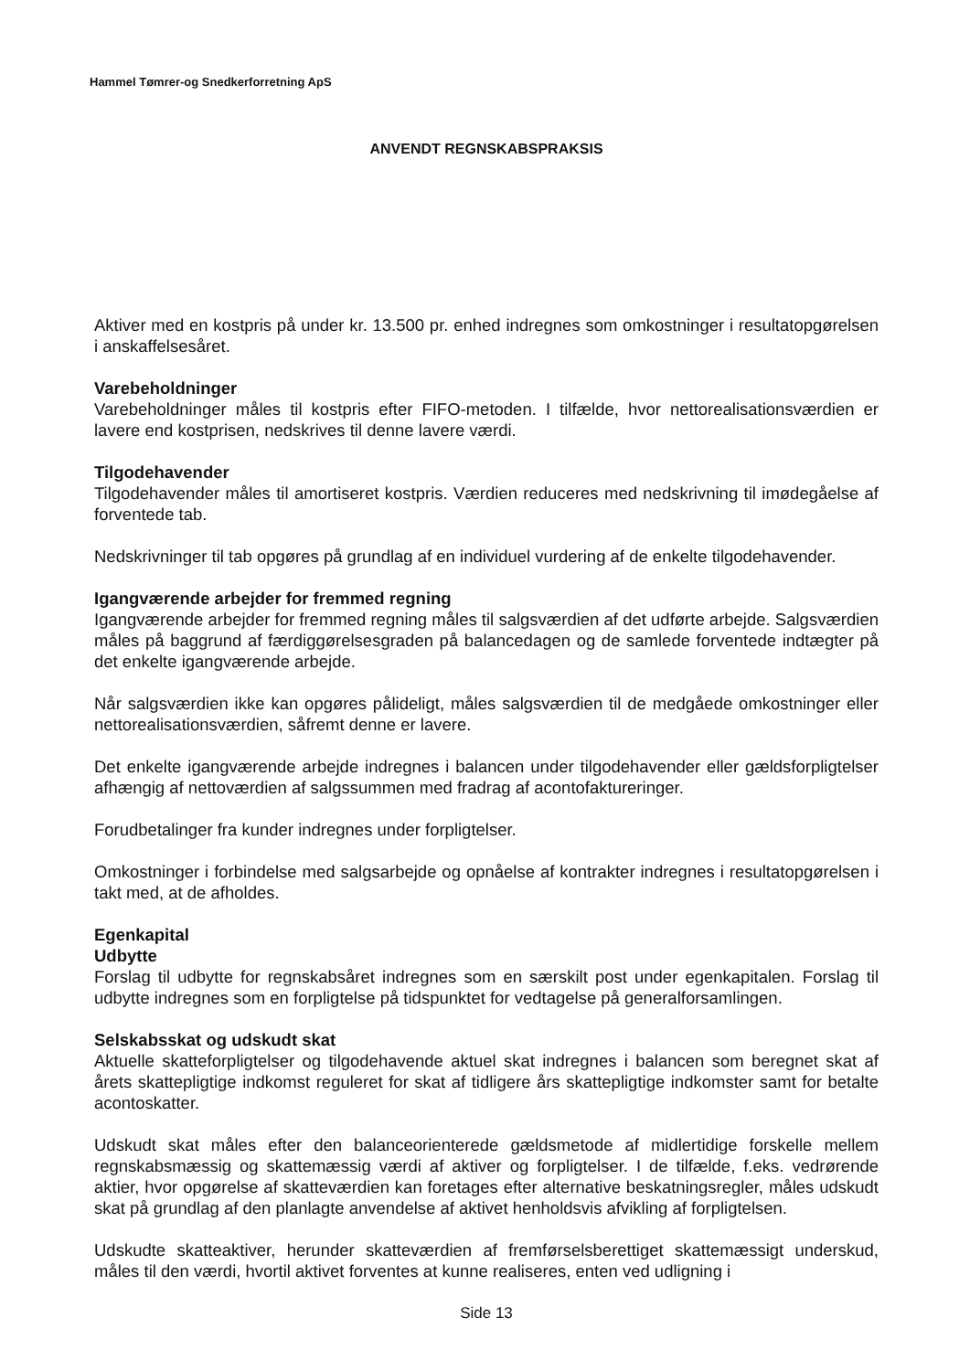Hammel Tømrer-og Snedkerforretning ApS
ANVENDT REGNSKABSPRAKSIS
Aktiver med en kostpris på under kr. 13.500 pr. enhed indregnes som omkostninger i resultatopgørelsen i anskaffelsesåret.
Varebeholdninger
Varebeholdninger måles til kostpris efter FIFO-metoden. I tilfælde, hvor nettorealisationsværdien er lavere end kostprisen, nedskrives til denne lavere værdi.
Tilgodehavender
Tilgodehavender måles til amortiseret kostpris. Værdien reduceres med nedskrivning til imødegåelse af forventede tab.
Nedskrivninger til tab opgøres på grundlag af en individuel vurdering af de enkelte tilgodehavender.
Igangværende arbejder for fremmed regning
Igangværende arbejder for fremmed regning måles til salgsværdien af det udførte arbejde. Salgsværdien måles på baggrund af færdiggørelsesgraden på balancedagen og de samlede forventede indtægter på det enkelte igangværende arbejde.
Når salgsværdien ikke kan opgøres pålideligt, måles salgsværdien til de medgåede omkostninger eller nettorealisationsværdien, såfremt denne er lavere.
Det enkelte igangværende arbejde indregnes i balancen under tilgodehavender eller gældsforpligtelser afhængig af nettoværdien af salgssummen med fradrag af acontofaktureringer.
Forudbetalinger fra kunder indregnes under forpligtelser.
Omkostninger i forbindelse med salgsarbejde og opnåelse af kontrakter indregnes i resultatopgørelsen i takt med, at de afholdes.
Egenkapital
Udbytte
Forslag til udbytte for regnskabsåret indregnes som en særskilt post under egenkapitalen. Forslag til udbytte indregnes som en forpligtelse på tidspunktet for vedtagelse på generalforsamlingen.
Selskabsskat og udskudt skat
Aktuelle skatteforpligtelser og tilgodehavende aktuel skat indregnes i balancen som beregnet skat af årets skattepligtige indkomst reguleret for skat af tidligere års skattepligtige indkomster samt for betalte acontoskatter.
Udskudt skat måles efter den balanceorienterede gældsmetode af midlertidige forskelle mellem regnskabsmæssig og skattemæssig værdi af aktiver og forpligtelser. I de tilfælde, f.eks. vedrørende aktier, hvor opgørelse af skatteværdien kan foretages efter alternative beskatningsregler, måles udskudt skat på grundlag af den planlagte anvendelse af aktivet henholdsvis afvikling af forpligtelsen.
Udskudte skatteaktiver, herunder skatteværdien af fremførselsberettiget skattemæssigt underskud, måles til den værdi, hvortil aktivet forventes at kunne realiseres, enten ved udligning i
Side 13